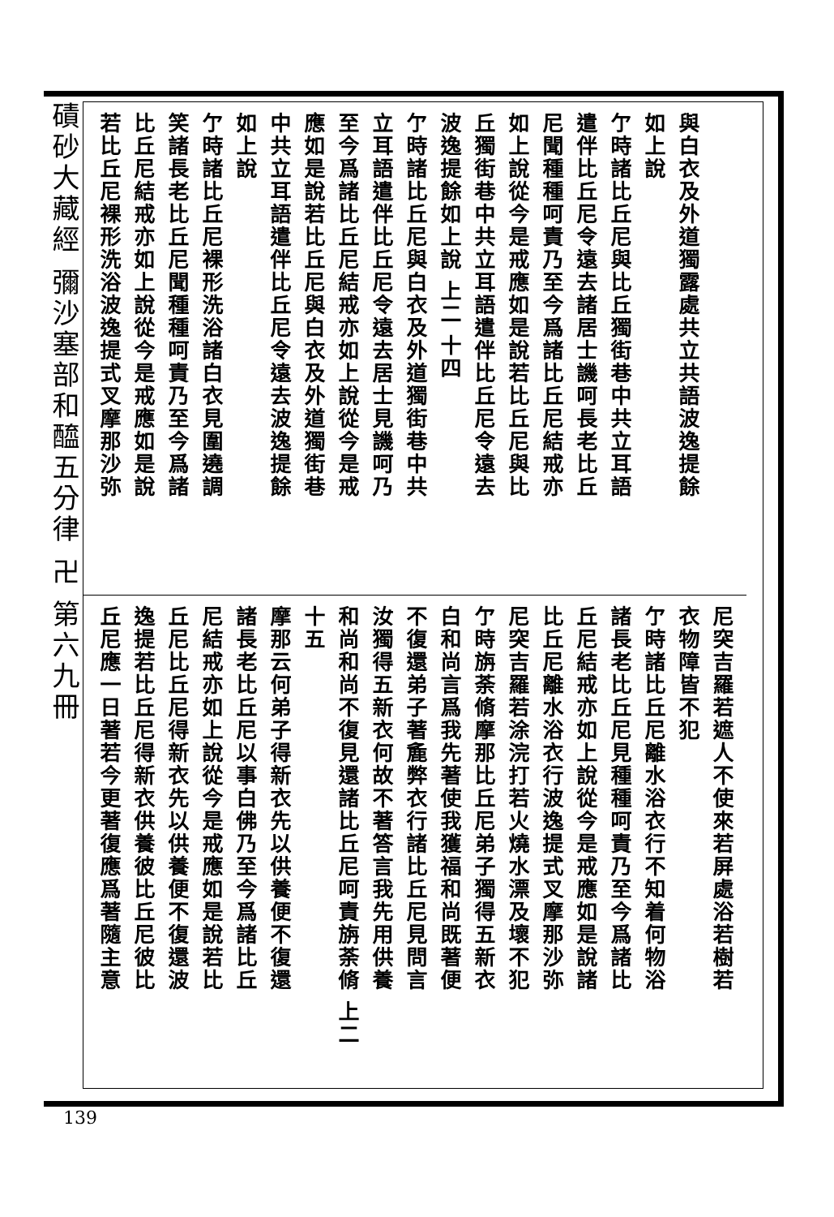磧砂大藏經 彌沙塞部和醯五分律 卍 第六九冊
與白衣及外道獨露處共立共語波逸提餘
如上說
亇時諸比丘尼與比丘獨街巷中共立耳語
遣伴比丘尼令遠去諸居士譏呵長老比丘
尼聞種種呵責乃至今爲諸比丘尼結戒亦
如上說從今是戒應如是說若比丘尼與比
丘獨街巷中共立耳語遣伴比丘尼令遠去
波逸提餘如上說 上二 十四
亇時諸比丘尼與白衣及外道獨街巷中共
立耳語遣伴比丘尼令遠去居士見譏呵乃
至今爲諸比丘尼結戒亦如上說從今是戒
應如是說若比丘尼與白衣及外道獨街巷
中共立耳語遣伴比丘尼令遠去波逸提餘
如上說
亇時諸比丘尼裸形洗浴諸白衣見圍遶調
笑諸長老比丘尼聞種種呵責乃至今爲諸
比丘尼結戒亦如上說從今是戒應如是說
若比丘尼裸形洗浴波逸提式叉摩那沙弥
尼突吉羅若遮人不使來若屏處浴若樹若
衣物障皆不犯
亇時諸比丘尼離水浴衣行不知着何物浴
諸長老比丘尼見種種呵責乃至今爲諸比
丘尼結戒亦如上說從今是戒應如是說諸
比丘尼離水浴衣行波逸提式叉摩那沙弥
尼突吉羅若涂浣打若火燒水漂及壞不犯
亇時旃荼脩摩那比丘尼弟子獨得五新衣
白和尚言爲我先著使我獲福和尚既著便
不復還弟子著麁弊衣行諸比丘尼見問言
汝獨得五新衣何故不著答言我先用供養
和尚和尚不復見還諸比丘尼呵責旃荼脩 上二 十五
摩那云何弟子得新衣先以供養便不復還
諸長老比丘尼以事白佛乃至今爲諸比丘
尼結戒亦如上說從今是戒應如是說若比
丘尼比丘尼得新衣先以供養便不復還波
逸提若比丘尼得新衣供養彼比丘尼彼比
丘尼應一日著若今更著復應爲著隨主意
139